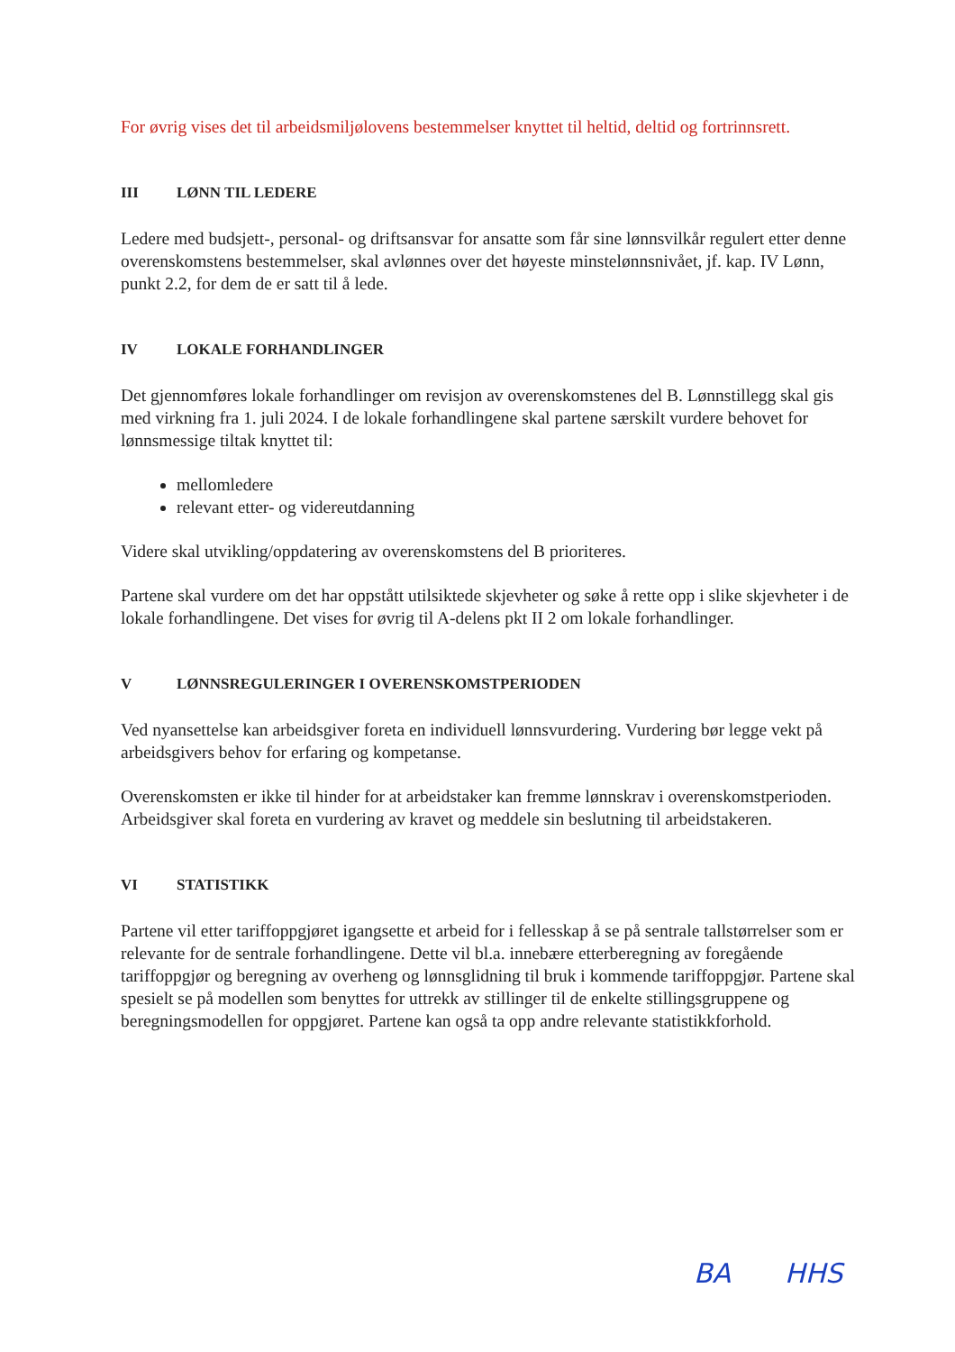For øvrig vises det til arbeidsmiljølovens bestemmelser knyttet til heltid, deltid og fortrinnsrett.
III LØNN TIL LEDERE
Ledere med budsjett-, personal- og driftsansvar for ansatte som får sine lønnsvilkår regulert etter denne overenskomstens bestemmelser, skal avlønnes over det høyeste minstelønnsnivået, jf. kap. IV Lønn, punkt 2.2, for dem de er satt til å lede.
IV LOKALE FORHANDLINGER
Det gjennomføres lokale forhandlinger om revisjon av overenskomstenes del B. Lønnstillegg skal gis med virkning fra 1. juli 2024. I de lokale forhandlingene skal partene særskilt vurdere behovet for lønnsmessige tiltak knyttet til:
mellomledere
relevant etter- og videreutdanning
Videre skal utvikling/oppdatering av overenskomstens del B prioriteres.
Partene skal vurdere om det har oppstått utilsiktede skjevheter og søke å rette opp i slike skjevheter i de lokale forhandlingene. Det vises for øvrig til A-delens pkt II 2 om lokale forhandlinger.
V LØNNSREGULERINGER I OVERENSKOMSTPERIODEN
Ved nyansettelse kan arbeidsgiver foreta en individuell lønnsvurdering. Vurdering bør legge vekt på arbeidsgivers behov for erfaring og kompetanse.
Overenskomsten er ikke til hinder for at arbeidstaker kan fremme lønnskrav i overenskomstperioden. Arbeidsgiver skal foreta en vurdering av kravet og meddele sin beslutning til arbeidstakeren.
VI STATISTIKK
Partene vil etter tariffoppgjøret igangsette et arbeid for i fellesskap å se på sentrale tallstørrelser som er relevante for de sentrale forhandlingene. Dette vil bl.a. innebære etterberegning av foregående tariffoppgjør og beregning av overheng og lønnsglidning til bruk i kommende tariffoppgjør. Partene skal spesielt se på modellen som benyttes for uttrekk av stillinger til de enkelte stillingsgruppene og beregningsmodellen for oppgjøret. Partene kan også ta opp andre relevante statistikkforhold.
BA HHS